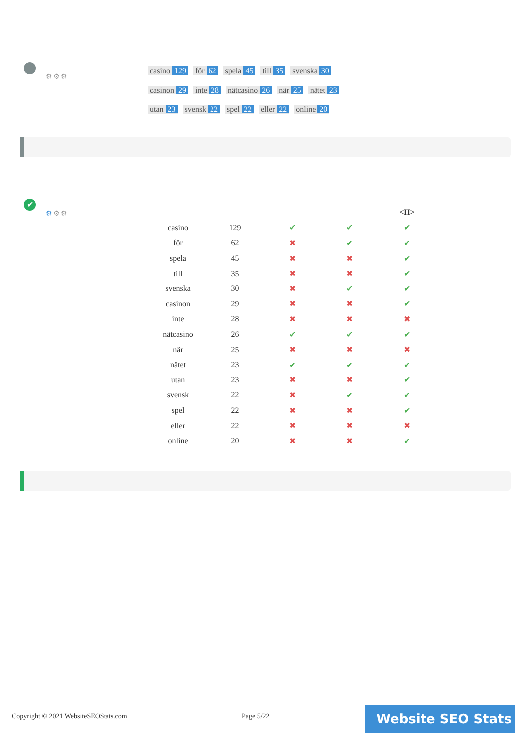⚙⚙⚙
casino 129 för 62 spela 45 till 35 svenska 30 casinon 29 inte 28 nätcasino 26 när 25 nätet 23 utan 23 svensk 22 spel 22 eller 22 online 20
✔
⚙⚙⚙
| | | | | <H> |
| --- | --- | --- | --- | --- |
| casino | 129 | ✔ | ✔ | ✔ |
| för | 62 | ✖ | ✔ | ✔ |
| spela | 45 | ✖ | ✖ | ✔ |
| till | 35 | ✖ | ✖ | ✔ |
| svenska | 30 | ✖ | ✔ | ✔ |
| casinon | 29 | ✖ | ✖ | ✔ |
| inte | 28 | ✖ | ✖ | ✖ |
| nätcasino | 26 | ✔ | ✔ | ✔ |
| när | 25 | ✖ | ✖ | ✖ |
| nätet | 23 | ✔ | ✔ | ✔ |
| utan | 23 | ✖ | ✖ | ✔ |
| svensk | 22 | ✖ | ✔ | ✔ |
| spel | 22 | ✖ | ✖ | ✔ |
| eller | 22 | ✖ | ✖ | ✖ |
| online | 20 | ✖ | ✖ | ✔ |
Copyright © 2021 WebsiteSEOStats.com
Page 5/22 Website SEO Stats